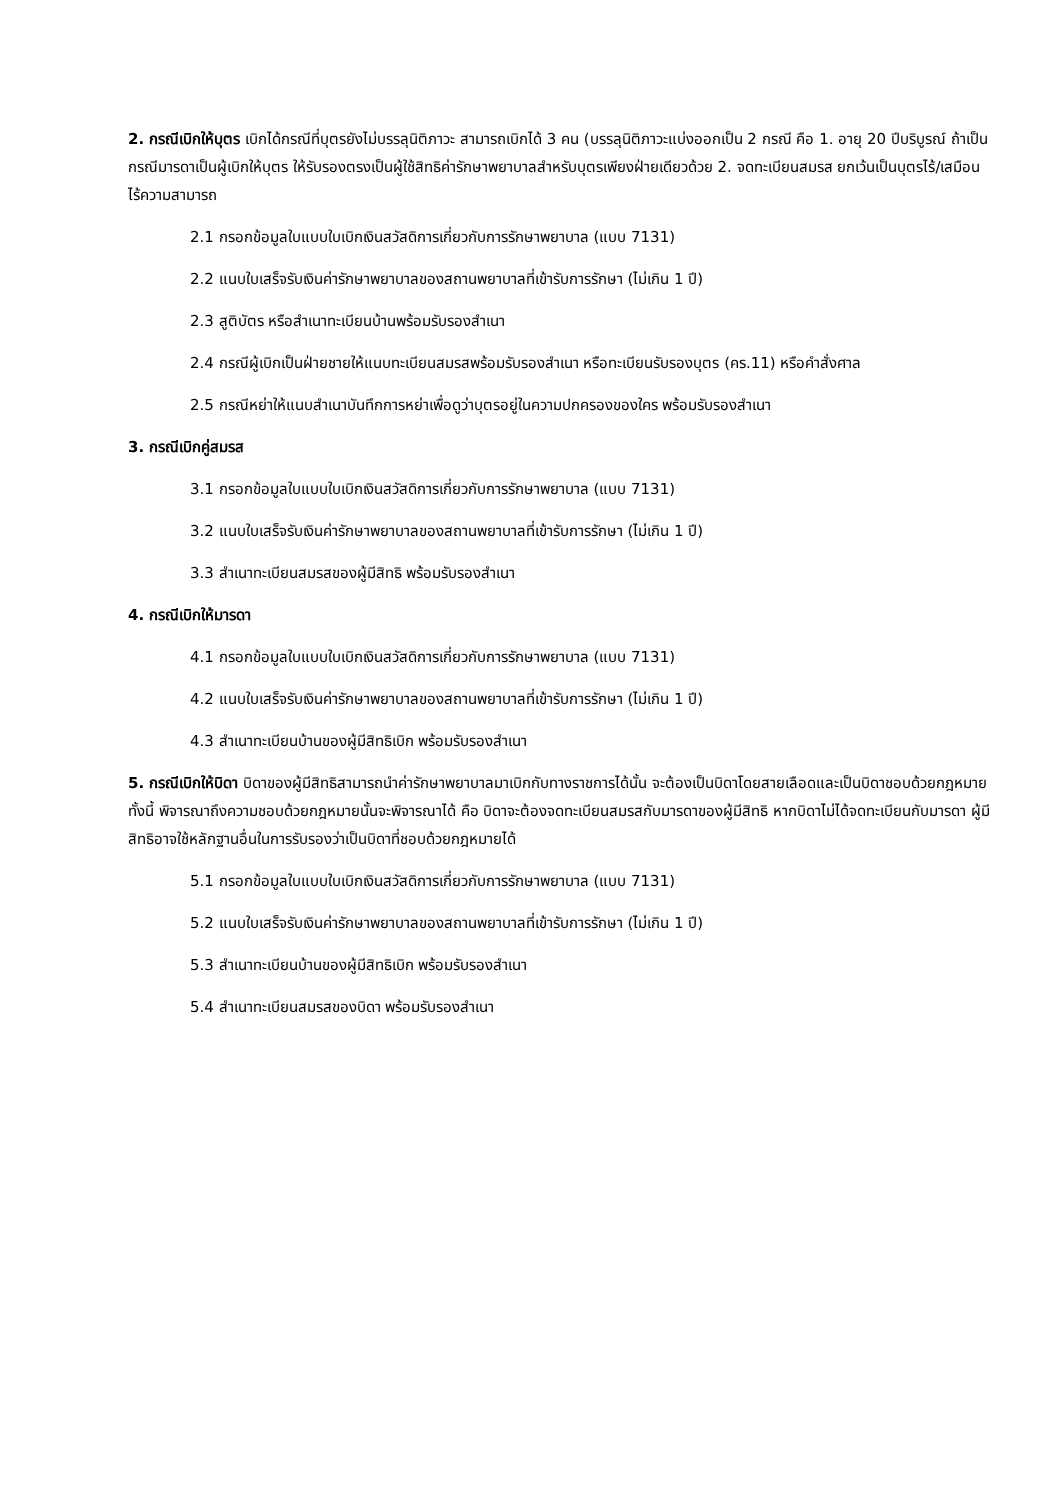2. กรณีเบิกให้บุตร เบิกได้กรณีที่บุตรยังไม่บรรลุนิติภาวะ สามารถเบิกได้ 3 คน (บรรลุนิติภาวะแบ่งออกเป็น 2 กรณี คือ 1. อายุ 20 ปีบริบูรณ์ ถ้าเป็นกรณีมารดาเป็นผู้เบิกให้บุตร ให้รับรองตรงเป็นผู้ใช้สิทธิค่ารักษาพยาบาลสำหรับบุตรเพียงฝ่ายเดียวด้วย 2. จดทะเบียนสมรส ยกเว้นเป็นบุตรไร้/เสมือนไร้ความสามารถ
2.1 กรอกข้อมูลใบแบบใบเบิกเงินสวัสดิการเกี่ยวกับการรักษาพยาบาล (แบบ 7131)
2.2 แนบใบเสร็จรับเงินค่ารักษาพยาบาลของสถานพยาบาลที่เข้ารับการรักษา (ไม่เกิน 1 ปี)
2.3 สูติบัตร หรือสำเนาทะเบียนบ้านพร้อมรับรองสำเนา
2.4 กรณีผู้เบิกเป็นฝ่ายชายให้แนบทะเบียนสมรสพร้อมรับรองสำเนา หรือทะเบียนรับรองบุตร (คร.11) หรือคำสั่งศาล
2.5 กรณีหย่าให้แนบสำเนาบันทึกการหย่าเพื่อดูว่าบุตรอยู่ในความปกครองของใคร พร้อมรับรองสำเนา
3. กรณีเบิกคู่สมรส
3.1 กรอกข้อมูลใบแบบใบเบิกเงินสวัสดิการเกี่ยวกับการรักษาพยาบาล (แบบ 7131)
3.2 แนบใบเสร็จรับเงินค่ารักษาพยาบาลของสถานพยาบาลที่เข้ารับการรักษา (ไม่เกิน 1 ปี)
3.3 สำเนาทะเบียนสมรสของผู้มีสิทธิ พร้อมรับรองสำเนา
4. กรณีเบิกให้มารดา
4.1 กรอกข้อมูลใบแบบใบเบิกเงินสวัสดิการเกี่ยวกับการรักษาพยาบาล (แบบ 7131)
4.2 แนบใบเสร็จรับเงินค่ารักษาพยาบาลของสถานพยาบาลที่เข้ารับการรักษา (ไม่เกิน 1 ปี)
4.3 สำเนาทะเบียนบ้านของผู้มีสิทธิเบิก พร้อมรับรองสำเนา
5. กรณีเบิกให้บิดา บิดาของผู้มีสิทธิสามารถนำค่ารักษาพยาบาลมาเบิกกับทางราชการได้นั้น จะต้องเป็นบิดาโดยสายเลือดและเป็นบิดาชอบด้วยกฎหมาย ทั้งนี้ พิจารณาถึงความชอบด้วยกฎหมายนั้นจะพิจารณาได้ คือ บิดาจะต้องจดทะเบียนสมรสกับมารดาของผู้มีสิทธิ หากบิดาไม่ได้จดทะเบียนกับมารดา ผู้มีสิทธิอาจใช้หลักฐานอื่นในการรับรองว่าเป็นบิดาที่ชอบด้วยกฎหมายได้
5.1 กรอกข้อมูลใบแบบใบเบิกเงินสวัสดิการเกี่ยวกับการรักษาพยาบาล (แบบ 7131)
5.2 แนบใบเสร็จรับเงินค่ารักษาพยาบาลของสถานพยาบาลที่เข้ารับการรักษา (ไม่เกิน 1 ปี)
5.3 สำเนาทะเบียนบ้านของผู้มีสิทธิเบิก พร้อมรับรองสำเนา
5.4 สำเนาทะเบียนสมรสของบิดา พร้อมรับรองสำเนา